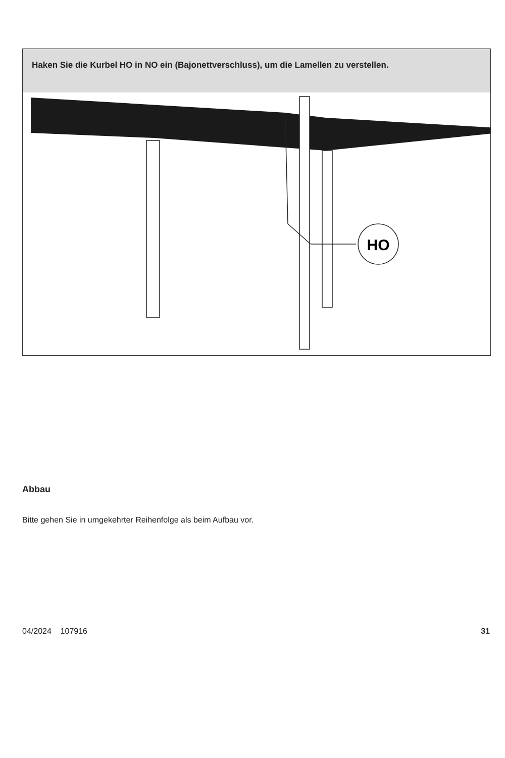Haken Sie die Kurbel HO in NO ein (Bajonettverschluss), um die Lamellen zu verstellen.
HO
Abbau
Bitte gehen Sie in umgekehrter Reihenfolge als beim Aufbau vor.
04/2024 107916 31